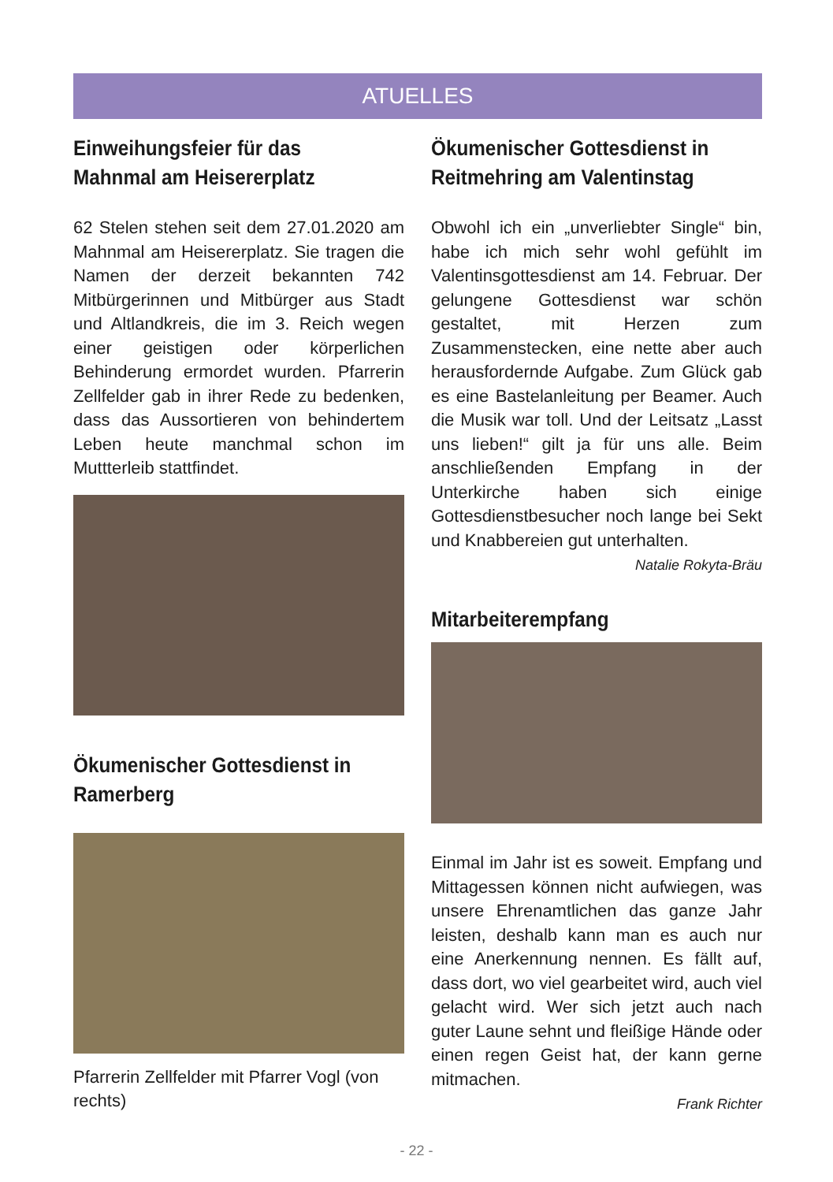ATUELLES
Einweihungsfeier für das Mahnmal am Heisererplatz
62 Stelen stehen seit dem 27.01.2020 am Mahnmal am Heisererplatz. Sie tragen die Namen der derzeit bekannten 742 Mitbürgerinnen und Mitbürger aus Stadt und Altlandkreis, die im 3. Reich wegen einer geistigen oder körperlichen Behinderung ermordet wurden. Pfarrerin Zellfelder gab in ihrer Rede zu bedenken, dass das Aussortieren von behindertem Leben heute manchmal schon im Muttterleib stattfindet.
Ökumenischer Gottesdienst in Ramerberg
Pfarrerin Zellfelder mit Pfarrer Vogl (von rechts)
Ökumenischer Gottesdienst in Reitmehring am Valentinstag
Obwohl ich ein „unverliebter Single“ bin, habe ich mich sehr wohl gefühlt im Valentinsgottesdienst am 14. Februar. Der gelungene Gottesdienst war schön gestaltet, mit Herzen zum Zusammenstecken, eine nette aber auch herausfordernde Aufgabe. Zum Glück gab es eine Bastelanleitung per Beamer. Auch die Musik war toll. Und der Leitsatz „Lasst uns lieben!“ gilt ja für uns alle. Beim anschließenden Empfang in der Unterkirche haben sich einige Gottesdienstbesucher noch lange bei Sekt und Knabbereien gut unterhalten.
Natalie Rokyta-Bräu
Mitarbeiterempfang
Einmal im Jahr ist es soweit. Empfang und Mittagessen können nicht aufwiegen, was unsere Ehrenamtlichen das ganze Jahr leisten, deshalb kann man es auch nur eine Anerkennung nennen. Es fällt auf, dass dort, wo viel gearbeitet wird, auch viel gelacht wird. Wer sich jetzt auch nach guter Laune sehnt und fleißige Hände oder einen regen Geist hat, der kann gerne mitmachen.
Frank Richter
- 22 -